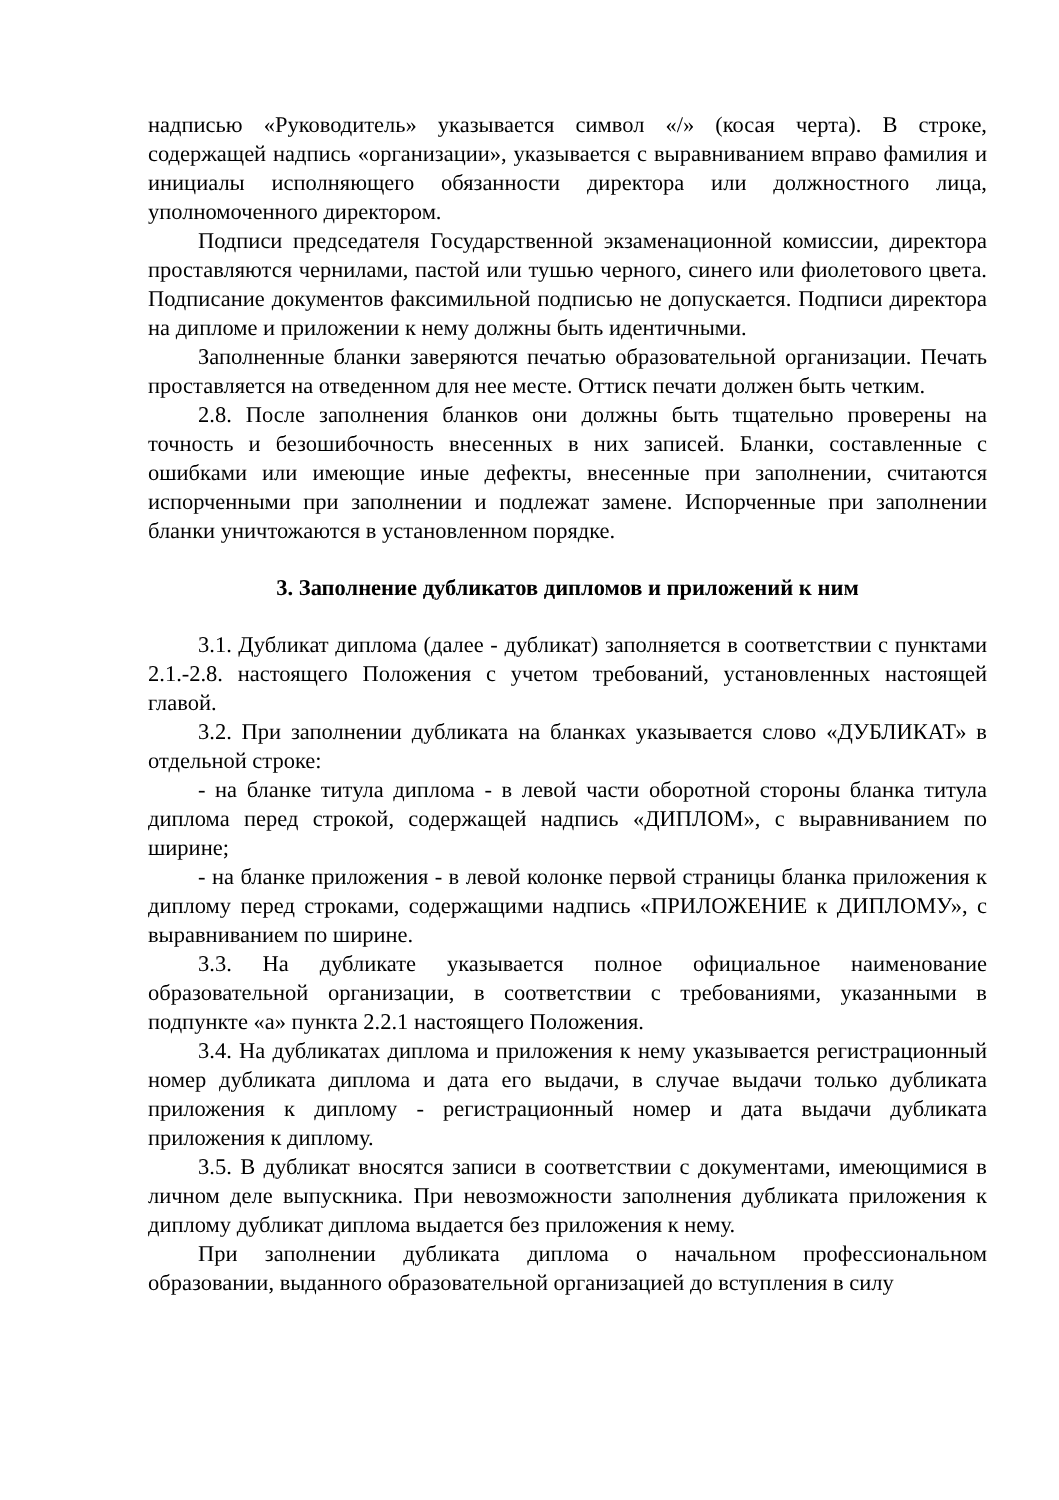надписью «Руководитель» указывается символ «/» (косая черта). В строке, содержащей надпись «организации», указывается с выравниванием вправо фамилия и инициалы исполняющего обязанности директора или должностного лица, уполномоченного директором.
Подписи председателя Государственной экзаменационной комиссии, директора проставляются чернилами, пастой или тушью черного, синего или фиолетового цвета. Подписание документов факсимильной подписью не допускается. Подписи директора на дипломе и приложении к нему должны быть идентичными.
Заполненные бланки заверяются печатью образовательной организации. Печать проставляется на отведенном для нее месте. Оттиск печати должен быть четким.
2.8. После заполнения бланков они должны быть тщательно проверены на точность и безошибочность внесенных в них записей. Бланки, составленные с ошибками или имеющие иные дефекты, внесенные при заполнении, считаются испорченными при заполнении и подлежат замене. Испорченные при заполнении бланки уничтожаются в установленном порядке.
3. Заполнение дубликатов дипломов и приложений к ним
3.1. Дубликат диплома (далее - дубликат) заполняется в соответствии с пунктами 2.1.-2.8. настоящего Положения с учетом требований, установленных настоящей главой.
3.2. При заполнении дубликата на бланках указывается слово «ДУБЛИКАТ» в отдельной строке:
- на бланке титула диплома - в левой части оборотной стороны бланка титула диплома перед строкой, содержащей надпись «ДИПЛОМ», с выравниванием по ширине;
- на бланке приложения - в левой колонке первой страницы бланка приложения к диплому перед строками, содержащими надпись «ПРИЛОЖЕНИЕ к ДИПЛОМУ», с выравниванием по ширине.
3.3. На дубликате указывается полное официальное наименование образовательной организации, в соответствии с требованиями, указанными в подпункте «а» пункта 2.2.1 настоящего Положения.
3.4. На дубликатах диплома и приложения к нему указывается регистрационный номер дубликата диплома и дата его выдачи, в случае выдачи только дубликата приложения к диплому - регистрационный номер и дата выдачи дубликата приложения к диплому.
3.5. В дубликат вносятся записи в соответствии с документами, имеющимися в личном деле выпускника. При невозможности заполнения дубликата приложения к диплому дубликат диплома выдается без приложения к нему.
При заполнении дубликата диплома о начальном профессиональном образовании, выданного образовательной организацией до вступления в силу